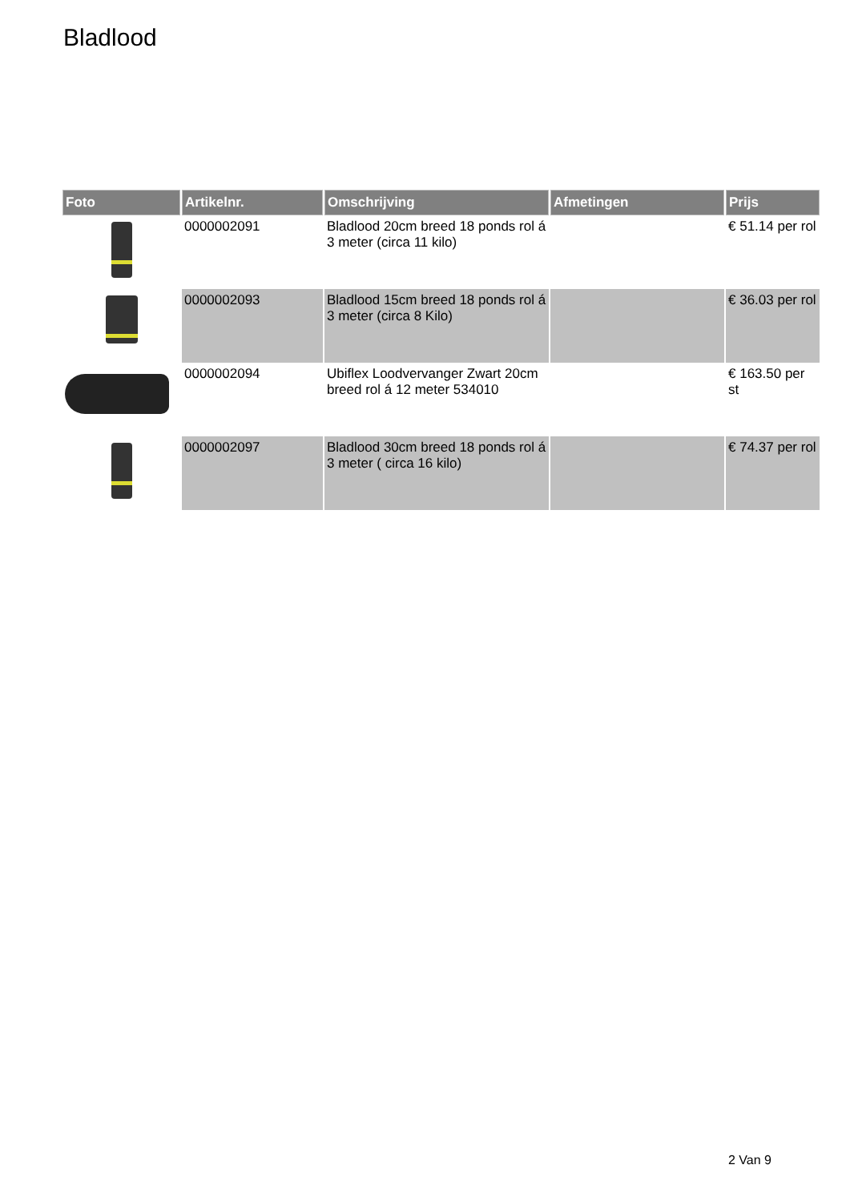Bladlood
| Foto | Artikelnr. | Omschrijving | Afmetingen | Prijs |
| --- | --- | --- | --- | --- |
| | 0000002091 | Bladlood 20cm breed 18 ponds rol á 3 meter (circa 11 kilo) | | € 51.14 per rol |
| | 0000002093 | Bladlood 15cm breed 18 ponds rol á 3 meter (circa 8 Kilo) | | € 36.03 per rol |
| | 0000002094 | Ubiflex Loodvervanger Zwart 20cm breed rol á 12 meter 534010 | | € 163.50 per st |
| | 0000002097 | Bladlood 30cm breed 18 ponds rol á 3 meter ( circa 16 kilo) | | € 74.37 per rol |
2 Van 9